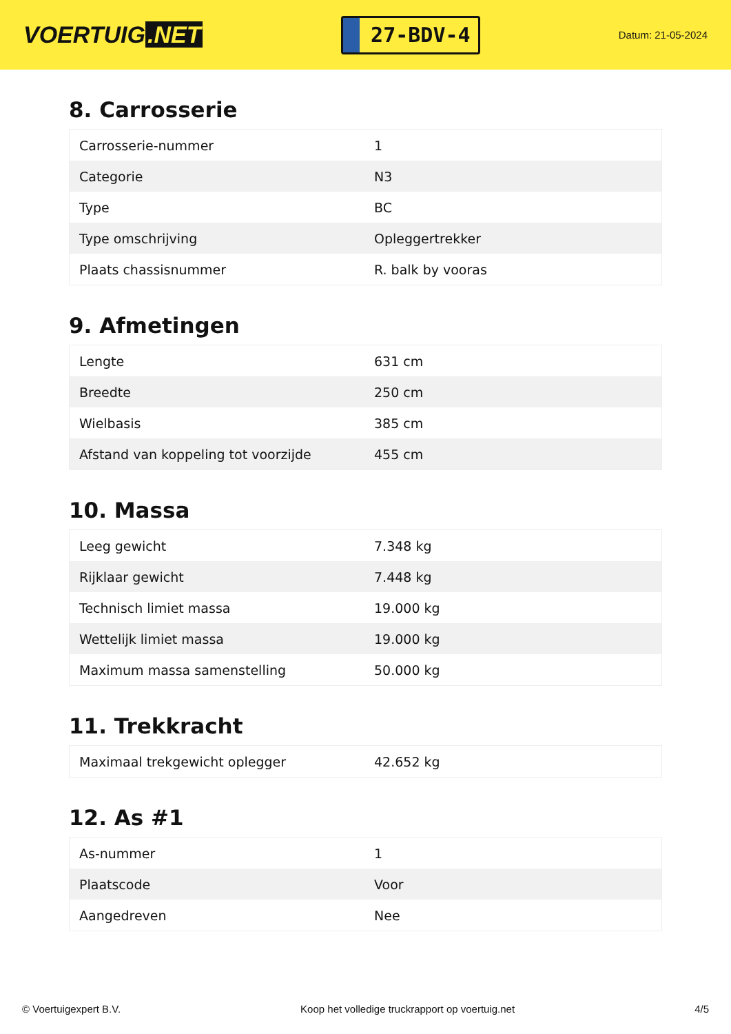VOERTUIG.NET
27-BDV-4
Datum: 21-05-2024
8. Carrosserie
| Carrosserie-nummer | 1 |
| Categorie | N3 |
| Type | BC |
| Type omschrijving | Opleggertrekker |
| Plaats chassisnummer | R. balk by vooras |
9. Afmetingen
| Lengte | 631 cm |
| Breedte | 250 cm |
| Wielbasis | 385 cm |
| Afstand van koppeling tot voorzijde | 455 cm |
10. Massa
| Leeg gewicht | 7.348 kg |
| Rijklaar gewicht | 7.448 kg |
| Technisch limiet massa | 19.000 kg |
| Wettelijk limiet massa | 19.000 kg |
| Maximum massa samenstelling | 50.000 kg |
11. Trekkracht
| Maximaal trekgewicht oplegger | 42.652 kg |
12. As #1
| As-nummer | 1 |
| Plaatscode | Voor |
| Aangedreven | Nee |
© Voertuigexpert B.V. Koop het volledige truckrapport op voertuig.net 4/5